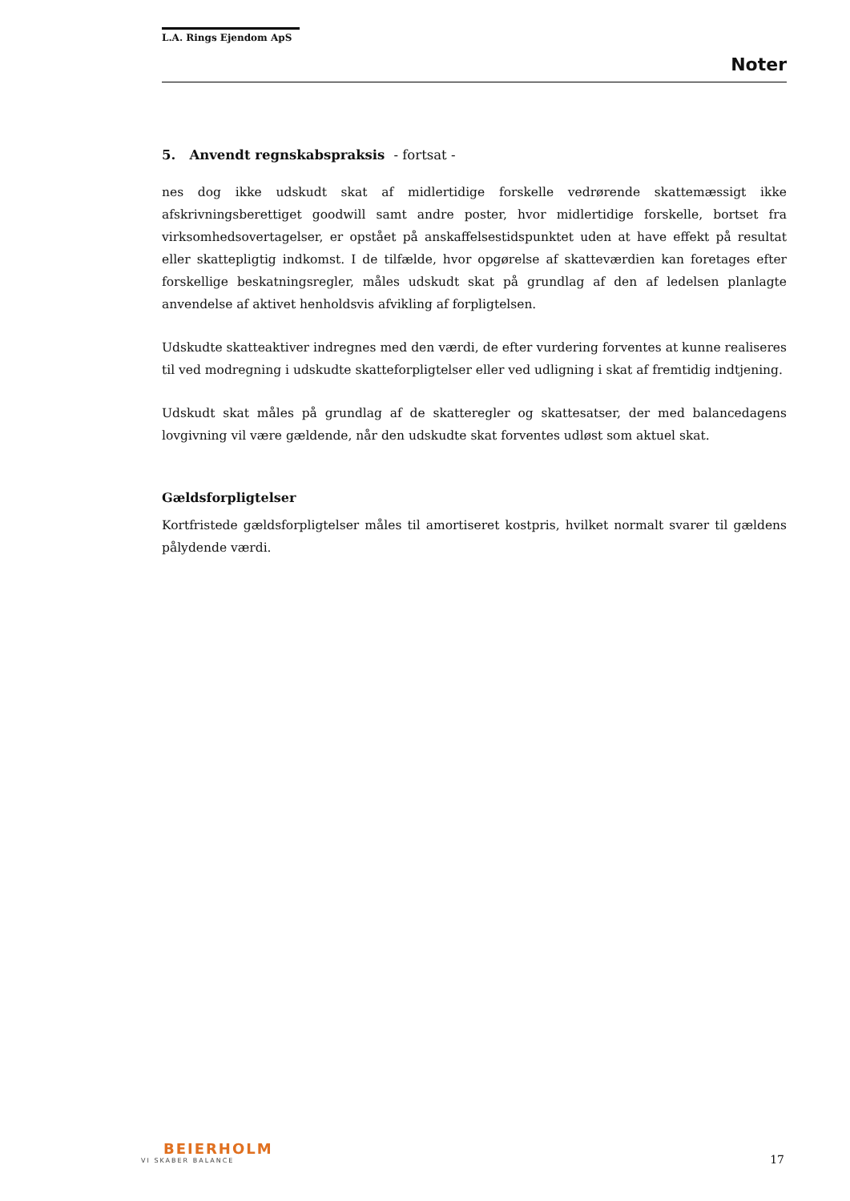L.A. Rings Ejendom ApS
Noter
5. Anvendt regnskabspraksis - fortsat -
nes dog ikke udskudt skat af midlertidige forskelle vedrørende skattemæssigt ikke afskrivningsberettiget goodwill samt andre poster, hvor midlertidige forskelle, bortset fra virksomhedsovertagelser, er opstået på anskaffelsestidspunktet uden at have effekt på resultat eller skattepligtig indkomst. I de tilfælde, hvor opgørelse af skatteværdien kan foretages efter forskellige beskatningsregler, måles udskudt skat på grundlag af den af ledelsen planlagte anvendelse af aktivet henholdsvis afvikling af forpligtelsen.
Udskudte skatteaktiver indregnes med den værdi, de efter vurdering forventes at kunne realiseres til ved modregning i udskudte skatteforpligtelser eller ved udligning i skat af fremtidig indtjening.
Udskudt skat måles på grundlag af de skatteregler og skattesatser, der med balancedagens lovgivning vil være gældende, når den udskudte skat forventes udløst som aktuel skat.
Gældsforpligtelser
Kortfristede gældsforpligtelser måles til amortiseret kostpris, hvilket normalt svarer til gældens pålydende værdi.
BEIERHOLM
VI SKABER BALANCE
17